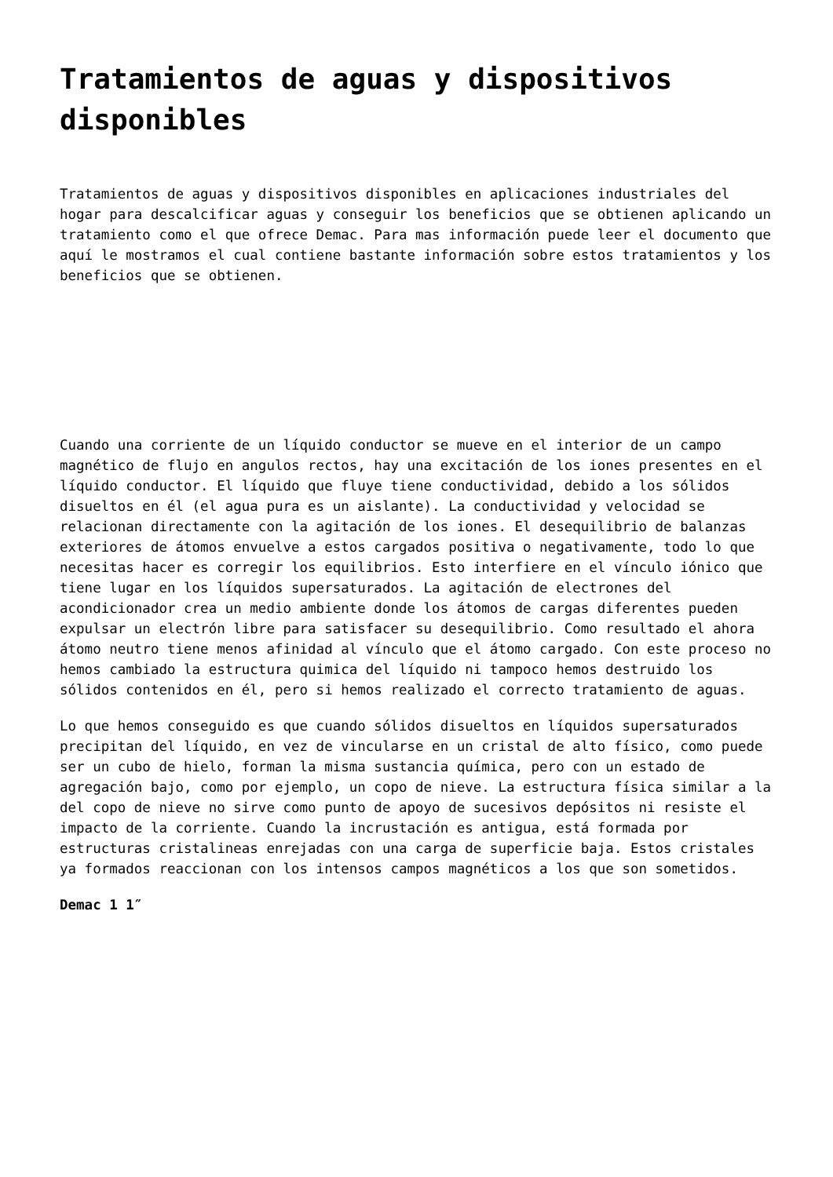Tratamientos de aguas y dispositivos disponibles
Tratamientos de aguas y dispositivos disponibles en aplicaciones industriales del hogar para descalcificar aguas y conseguir los beneficios que se obtienen aplicando un tratamiento como el que ofrece Demac. Para mas información puede leer el documento que aquí le mostramos el cual contiene bastante información sobre estos tratamientos y los beneficios que se obtienen.
Cuando una corriente de un líquido conductor se mueve en el interior de un campo magnético de flujo en angulos rectos, hay una excitación de los iones presentes en el líquido conductor. El líquido que fluye tiene conductividad, debido a los sólidos disueltos en él (el agua pura es un aislante). La conductividad y velocidad se relacionan directamente con la agitación de los iones. El desequilibrio de balanzas exteriores de átomos envuelve a estos cargados positiva o negativamente, todo lo que necesitas hacer es corregir los equilibrios. Esto interfiere en el vínculo iónico que tiene lugar en los líquidos supersaturados. La agitación de electrones del acondicionador crea un medio ambiente donde los átomos de cargas diferentes pueden expulsar un electrón libre para satisfacer su desequilibrio. Como resultado el ahora átomo neutro tiene menos afinidad al vínculo que el átomo cargado. Con este proceso no hemos cambiado la estructura quimica del líquido ni tampoco hemos destruido los sólidos contenidos en él, pero si hemos realizado el correcto tratamiento de aguas.
Lo que hemos conseguido es que cuando sólidos disueltos en líquidos supersaturados precipitan del líquido, en vez de vincularse en un cristal de alto físico, como puede ser un cubo de hielo, forman la misma sustancia química, pero con un estado de agregación bajo, como por ejemplo, un copo de nieve. La estructura física similar a la del copo de nieve no sirve como punto de apoyo de sucesivos depósitos ni resiste el impacto de la corriente. Cuando la incrustación es antigua, está formada por estructuras cristalineas enrejadas con una carga de superficie baja. Estos cristales ya formados reaccionan con los intensos campos magnéticos a los que son sometidos.
Demac 1 1″